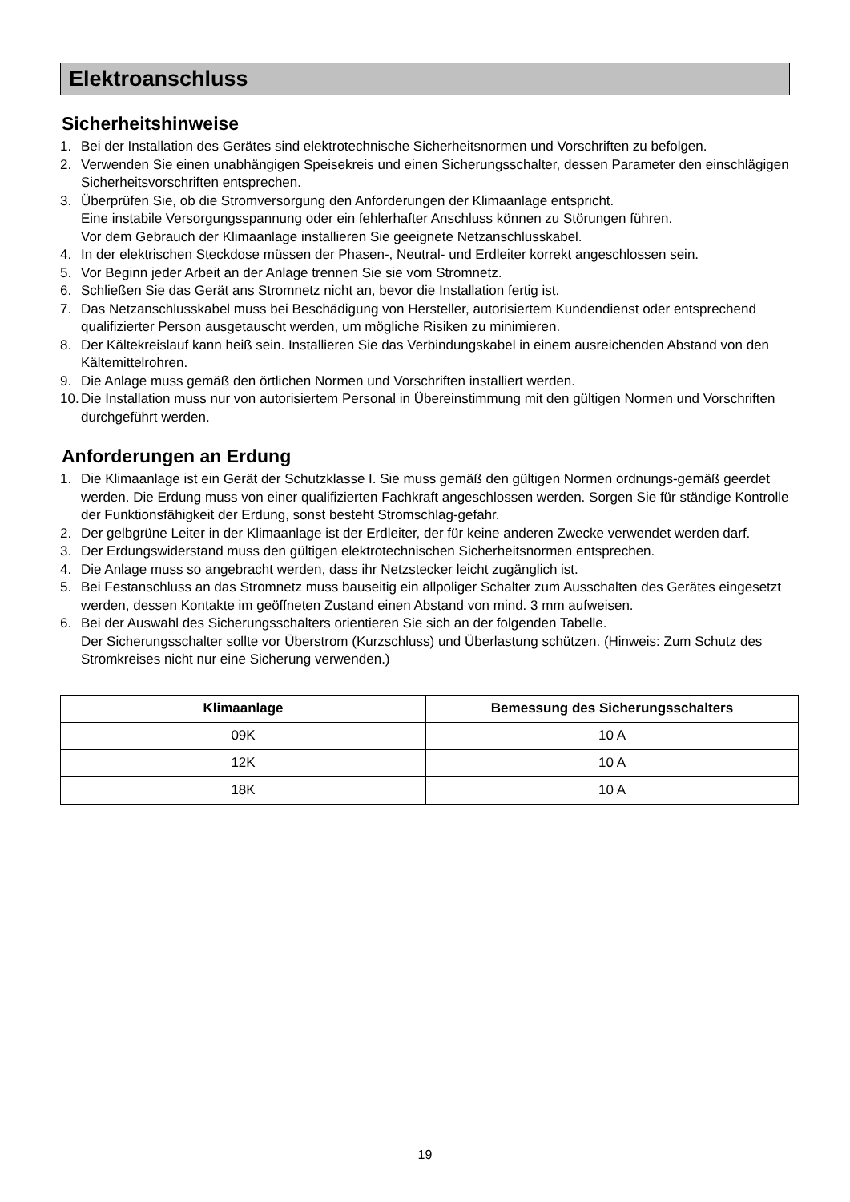Elektroanschluss
Sicherheitshinweise
1. Bei der Installation des Gerätes sind elektrotechnische Sicherheitsnormen und Vorschriften zu befolgen.
2. Verwenden Sie einen unabhängigen Speisekreis und einen Sicherungsschalter, dessen Parameter den einschlägigen Sicherheitsvorschriften entsprechen.
3. Überprüfen Sie, ob die Stromversorgung den Anforderungen der Klimaanlage entspricht.
Eine instabile Versorgungsspannung oder ein fehlerhafter Anschluss können zu Störungen führen.
Vor dem Gebrauch der Klimaanlage installieren Sie geeignete Netzanschlusskabel.
4. In der elektrischen Steckdose müssen der Phasen-, Neutral- und Erdleiter korrekt angeschlossen sein.
5. Vor Beginn jeder Arbeit an der Anlage trennen Sie sie vom Stromnetz.
6. Schließen Sie das Gerät ans Stromnetz nicht an, bevor die Installation fertig ist.
7. Das Netzanschlusskabel muss bei Beschädigung von Hersteller, autorisiertem Kundendienst oder entsprechend qualifizierter Person ausgetauscht werden, um mögliche Risiken zu minimieren.
8. Der Kältekreislauf kann heiß sein. Installieren Sie das Verbindungskabel in einem ausreichenden Abstand von den Kältemittelrohren.
9. Die Anlage muss gemäß den örtlichen Normen und Vorschriften installiert werden.
10. Die Installation muss nur von autorisiertem Personal in Übereinstimmung mit den gültigen Normen und Vorschriften durchgeführt werden.
Anforderungen an Erdung
1. Die Klimaanlage ist ein Gerät der Schutzklasse I. Sie muss gemäß den gültigen Normen ordnungs-gemäß geerdet werden. Die Erdung muss von einer qualifizierten Fachkraft angeschlossen werden. Sorgen Sie für ständige Kontrolle der Funktionsfähigkeit der Erdung, sonst besteht Stromschlag-gefahr.
2. Der gelbgrüne Leiter in der Klimaanlage ist der Erdleiter, der für keine anderen Zwecke verwendet werden darf.
3. Der Erdungswiderstand muss den gültigen elektrotechnischen Sicherheitsnormen entsprechen.
4. Die Anlage muss so angebracht werden, dass ihr Netzstecker leicht zugänglich ist.
5. Bei Festanschluss an das Stromnetz muss bauseitig ein allpoliger Schalter zum Ausschalten des Gerätes eingesetzt werden, dessen Kontakte im geöffneten Zustand einen Abstand von mind. 3 mm aufweisen.
6. Bei der Auswahl des Sicherungsschalters orientieren Sie sich an der folgenden Tabelle.
Der Sicherungsschalter sollte vor Überstrom (Kurzschluss) und Überlastung schützen. (Hinweis: Zum Schutz des Stromkreises nicht nur eine Sicherung verwenden.)
| Klimaanlage | Bemessung des Sicherungsschalters |
| --- | --- |
| 09K | 10 A |
| 12K | 10 A |
| 18K | 10 A |
19